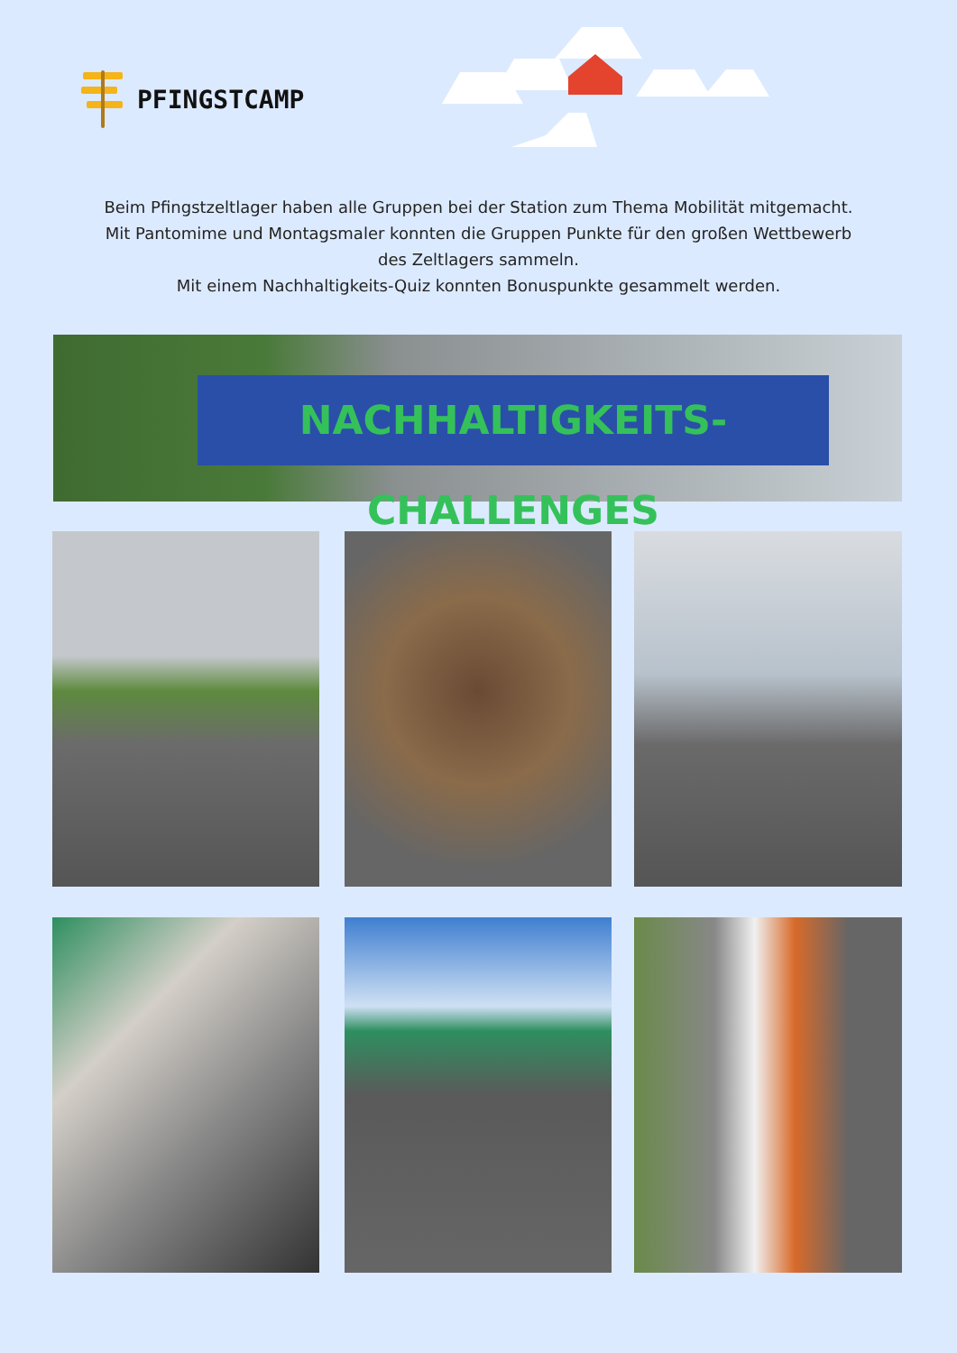PFINGSTCAMP
Beim Pfingstzeltlager haben alle Gruppen bei der Station zum Thema Mobilität mitgemacht.
Mit Pantomime und Montagsmaler konnten die Gruppen Punkte für den großen Wettbewerb
des Zeltlagers sammeln.
Mit einem Nachhaltigkeits-Quiz konnten Bonuspunkte gesammelt werden.
NACHHALTIGKEITS-CHALLENGES